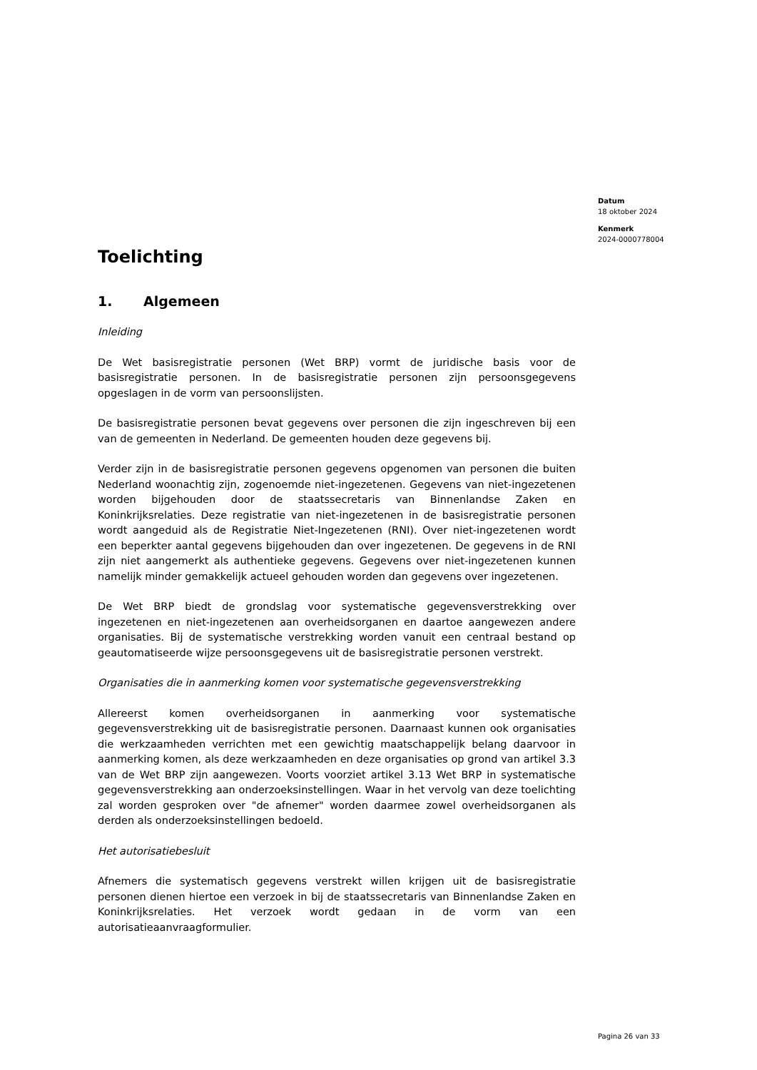Datum
18 oktober 2024
Kenmerk
2024-0000778004
Toelichting
1. Algemeen
Inleiding
De Wet basisregistratie personen (Wet BRP) vormt de juridische basis voor de basisregistratie personen. In de basisregistratie personen zijn persoonsgegevens opgeslagen in de vorm van persoonslijsten.
De basisregistratie personen bevat gegevens over personen die zijn ingeschreven bij een van de gemeenten in Nederland. De gemeenten houden deze gegevens bij.
Verder zijn in de basisregistratie personen gegevens opgenomen van personen die buiten Nederland woonachtig zijn, zogenoemde niet-ingezetenen. Gegevens van niet-ingezetenen worden bijgehouden door de staatssecretaris van Binnenlandse Zaken en Koninkrijksrelaties. Deze registratie van niet-ingezetenen in de basisregistratie personen wordt aangeduid als de Registratie Niet-Ingezetenen (RNI). Over niet-ingezetenen wordt een beperkter aantal gegevens bijgehouden dan over ingezetenen. De gegevens in de RNI zijn niet aangemerkt als authentieke gegevens. Gegevens over niet-ingezetenen kunnen namelijk minder gemakkelijk actueel gehouden worden dan gegevens over ingezetenen.
De Wet BRP biedt de grondslag voor systematische gegevensverstrekking over ingezetenen en niet-ingezetenen aan overheidsorganen en daartoe aangewezen andere organisaties. Bij de systematische verstrekking worden vanuit een centraal bestand op geautomatiseerde wijze persoonsgegevens uit de basisregistratie personen verstrekt.
Organisaties die in aanmerking komen voor systematische gegevensverstrekking
Allereerst komen overheidsorganen in aanmerking voor systematische gegevensverstrekking uit de basisregistratie personen. Daarnaast kunnen ook organisaties die werkzaamheden verrichten met een gewichtig maatschappelijk belang daarvoor in aanmerking komen, als deze werkzaamheden en deze organisaties op grond van artikel 3.3 van de Wet BRP zijn aangewezen. Voorts voorziet artikel 3.13 Wet BRP in systematische gegevensverstrekking aan onderzoeksinstellingen. Waar in het vervolg van deze toelichting zal worden gesproken over "de afnemer" worden daarmee zowel overheidsorganen als derden als onderzoeksinstellingen bedoeld.
Het autorisatiebesluit
Afnemers die systematisch gegevens verstrekt willen krijgen uit de basisregistratie personen dienen hiertoe een verzoek in bij de staatssecretaris van Binnenlandse Zaken en Koninkrijksrelaties. Het verzoek wordt gedaan in de vorm van een autorisatieaanvraagformulier.
Pagina 26 van 33